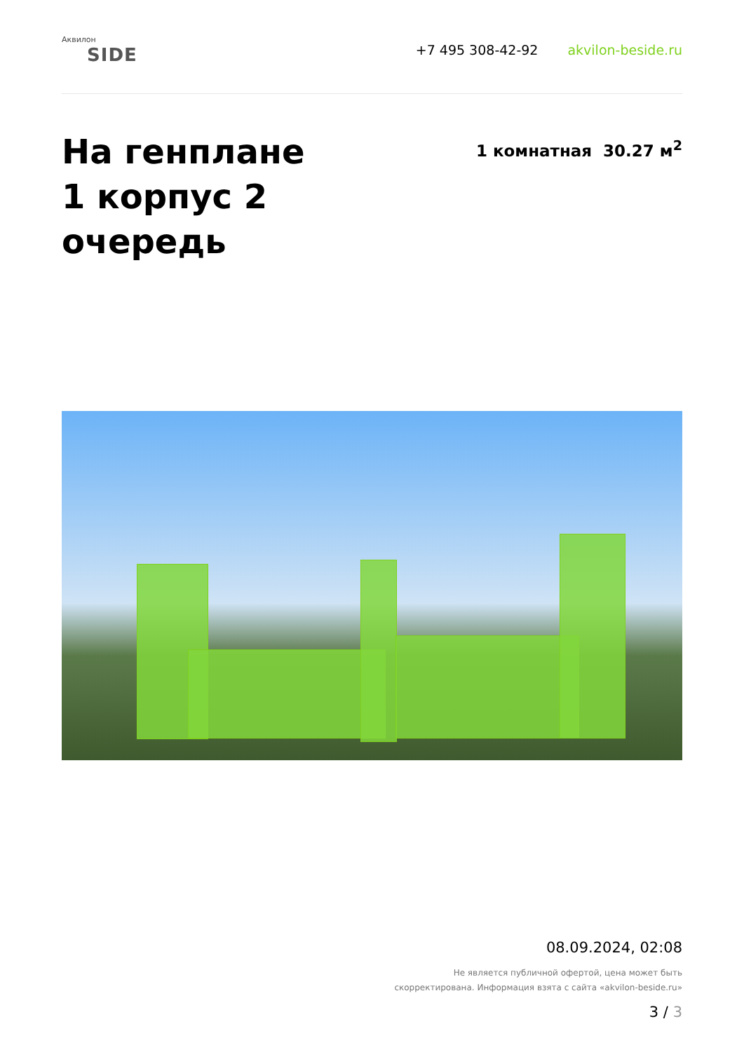Аквилон
SIDE
+7 495 308-42-92 akvilon-beside.ru
На генплане
1 корпус 2
очередь
1 комнатная 30.27 м<sup>2</sup>
08.09.2024, 02:08
Не является публичной офертой, цена может быть
скорректирована. Информация взята с сайта «akvilon-beside.ru»
3 / 3